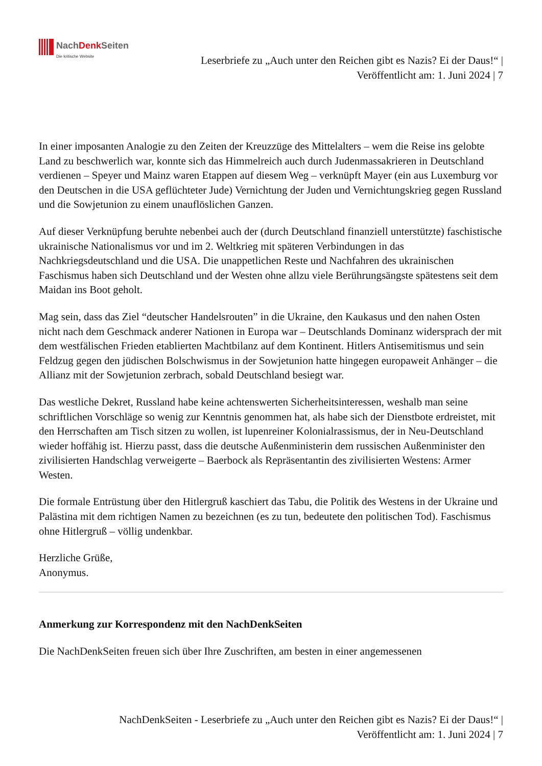NachDenk Seiten
Die kritische Website
Leserbriefe zu „Auch unter den Reichen gibt es Nazis? Ei der Daus!“ | Veröffentlicht am: 1. Juni 2024 | 7
In einer imposanten Analogie zu den Zeiten der Kreuzzüge des Mittelalters – wem die Reise ins gelobte Land zu beschwerlich war, konnte sich das Himmelreich auch durch Judenmassakrieren in Deutschland verdienen – Speyer und Mainz waren Etappen auf diesem Weg – verknüpft Mayer (ein aus Luxemburg vor den Deutschen in die USA geflüchteter Jude) Vernichtung der Juden und Vernichtungskrieg gegen Russland und die Sowjetunion zu einem unauflöslichen Ganzen.
Auf dieser Verknüpfung beruhte nebenbei auch der (durch Deutschland finanziell unterstützte) faschistische ukrainische Nationalismus vor und im 2. Weltkrieg mit späteren Verbindungen in das Nachkriegsdeutschland und die USA. Die unappetlichen Reste und Nachfahren des ukrainischen Faschismus haben sich Deutschland und der Westen ohne allzu viele Berührungsängste spätestens seit dem Maidan ins Boot geholt.
Mag sein, dass das Ziel “deutscher Handelsrouten” in die Ukraine, den Kaukasus und den nahen Osten nicht nach dem Geschmack anderer Nationen in Europa war – Deutschlands Dominanz widersprach der mit dem westfälischen Frieden etablierten Machtbilanz auf dem Kontinent. Hitlers Antisemitismus und sein Feldzug gegen den jüdischen Bolschwismus in der Sowjetunion hatte hingegen europaweit Anhänger – die Allianz mit der Sowjetunion zerbrach, sobald Deutschland besiegt war.
Das westliche Dekret, Russland habe keine achtenswerten Sicherheitsinteressen, weshalb man seine schriftlichen Vorschläge so wenig zur Kenntnis genommen hat, als habe sich der Dienstbote erdreistet, mit den Herrschaften am Tisch sitzen zu wollen, ist lupenreiner Kolonialrassismus, der in Neu-Deutschland wieder hoffähig ist. Hierzu passt, dass die deutsche Außenministerin dem russischen Außenminister den zivilisierten Handschlag verweigerte – Baerbock als Repräsentantin des zivilisierten Westens: Armer Westen.
Die formale Entrüstung über den Hitlergruß kaschiert das Tabu, die Politik des Westens in der Ukraine und Palästina mit dem richtigen Namen zu bezeichnen (es zu tun, bedeutete den politischen Tod). Faschismus ohne Hitlergruß – völlig undenkbar.
Herzliche Grüße,
Anonymus.
Anmerkung zur Korrespondenz mit den NachDenkSeiten
Die NachDenkSeiten freuen sich über Ihre Zuschriften, am besten in einer angemessenen
NachDenkSeiten - Leserbriefe zu „Auch unter den Reichen gibt es Nazis? Ei der Daus!“ |
Veröffentlicht am: 1. Juni 2024 | 7